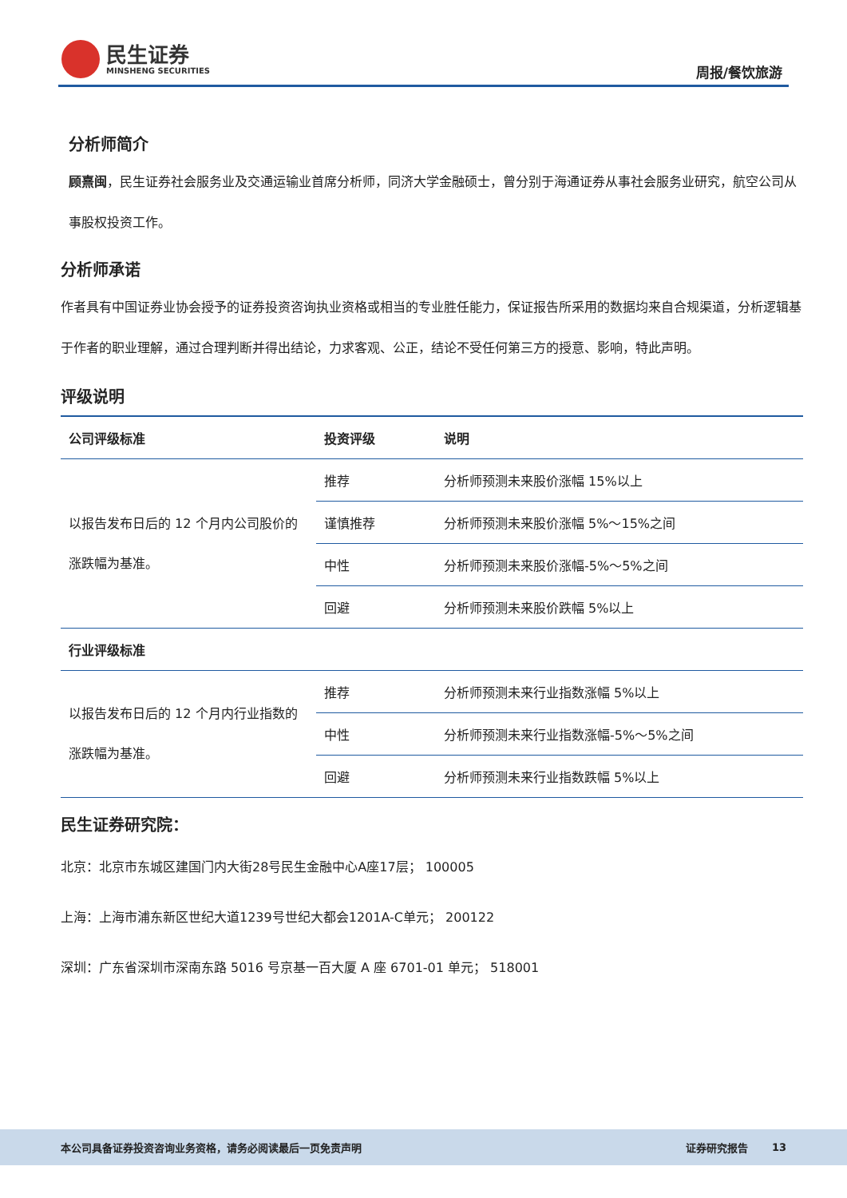民生证券
MINSHENG SECURITIES
周报/餐饮旅游
分析师简介
顾熹闽，民生证券社会服务业及交通运输业首席分析师，同济大学金融硕士，曾分别于海通证券从事社会服务业研究，航空公司从事股权投资工作。
分析师承诺
作者具有中国证券业协会授予的证券投资咨询执业资格或相当的专业胜任能力，保证报告所采用的数据均来自合规渠道，分析逻辑基于作者的职业理解，通过合理判断并得出结论，力求客观、公正，结论不受任何第三方的授意、影响，特此声明。
评级说明
| 公司评级标准 | 投资评级 | 说明 |
| --- | --- | --- |
| 以报告发布日后的 12 个月内公司股价的涨跌幅为基准。 | 推荐 | 分析师预测未来股价涨幅 15%以上 |
| | 谨慎推荐 | 分析师预测未来股价涨幅 5%～15%之间 |
| | 中性 | 分析师预测未来股价涨幅-5%～5%之间 |
| | 回避 | 分析师预测未来股价跌幅 5%以上 |
| 行业评级标准 | | |
| 以报告发布日后的 12 个月内行业指数的涨跌幅为基准。 | 推荐 | 分析师预测未来行业指数涨幅 5%以上 |
| | 中性 | 分析师预测未来行业指数涨幅-5%～5%之间 |
| | 回避 | 分析师预测未来行业指数跌幅 5%以上 |
民生证券研究院：
北京：北京市东城区建国门内大街28号民生金融中心A座17层； 100005
上海：上海市浦东新区世纪大道1239号世纪大都会1201A-C单元； 200122
深圳：广东省深圳市深南东路 5016 号京基一百大厦 A 座 6701-01 单元； 518001
本公司具备证券投资咨询业务资格，请务必阅读最后一页免责声明 证券研究报告 13